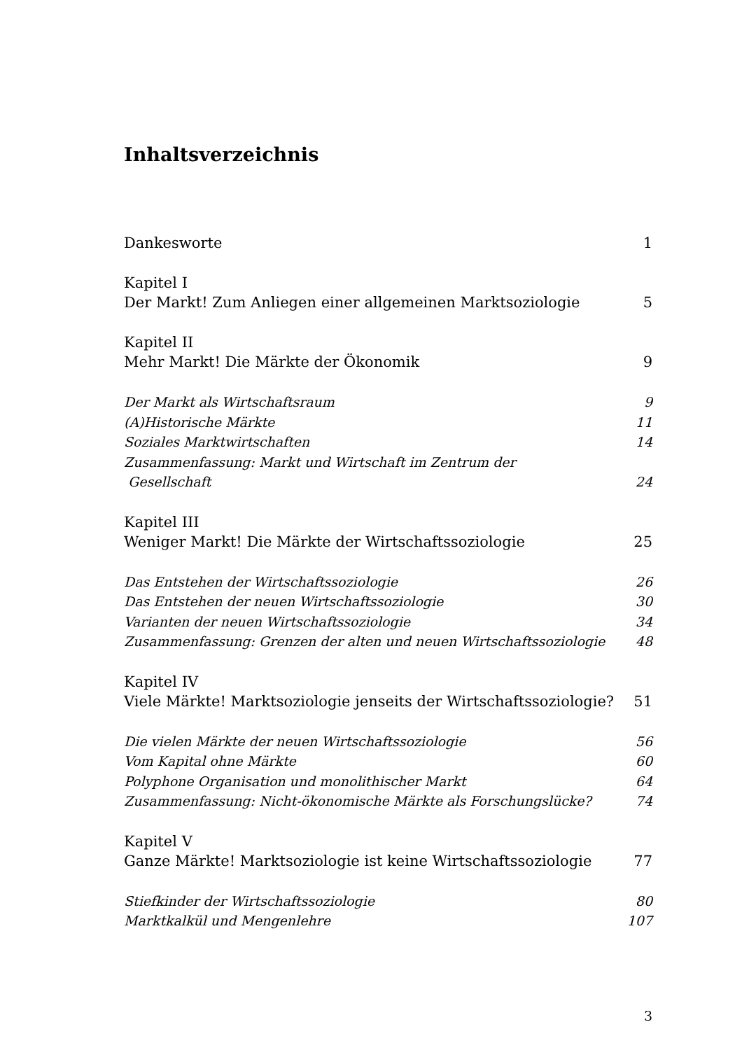Inhaltsverzeichnis
Dankesworte 1
Kapitel I
Der Markt! Zum Anliegen einer allgemeinen Marktsoziologie 5
Kapitel II
Mehr Markt! Die Märkte der Ökonomik 9
Der Markt als Wirtschaftsraum 9
(A)Historische Märkte 11
Soziales Marktwirtschaften 14
Zusammenfassung: Markt und Wirtschaft im Zentrum der
Gesellschaft 24
Kapitel III
Weniger Markt! Die Märkte der Wirtschaftssoziologie 25
Das Entstehen der Wirtschaftssoziologie 26
Das Entstehen der neuen Wirtschaftssoziologie 30
Varianten der neuen Wirtschaftssoziologie 34
Zusammenfassung: Grenzen der alten und neuen Wirtschaftssoziologie 48
Kapitel IV
Viele Märkte! Marktsoziologie jenseits der Wirtschaftssoziologie? 51
Die vielen Märkte der neuen Wirtschaftssoziologie 56
Vom Kapital ohne Märkte 60
Polyphone Organisation und monolithischer Markt 64
Zusammenfassung: Nicht-ökonomische Märkte als Forschungslücke? 74
Kapitel V
Ganze Märkte! Marktsoziologie ist keine Wirtschaftssoziologie 77
Stiefkinder der Wirtschaftssoziologie 80
Marktkalkül und Mengenlehre 107
3